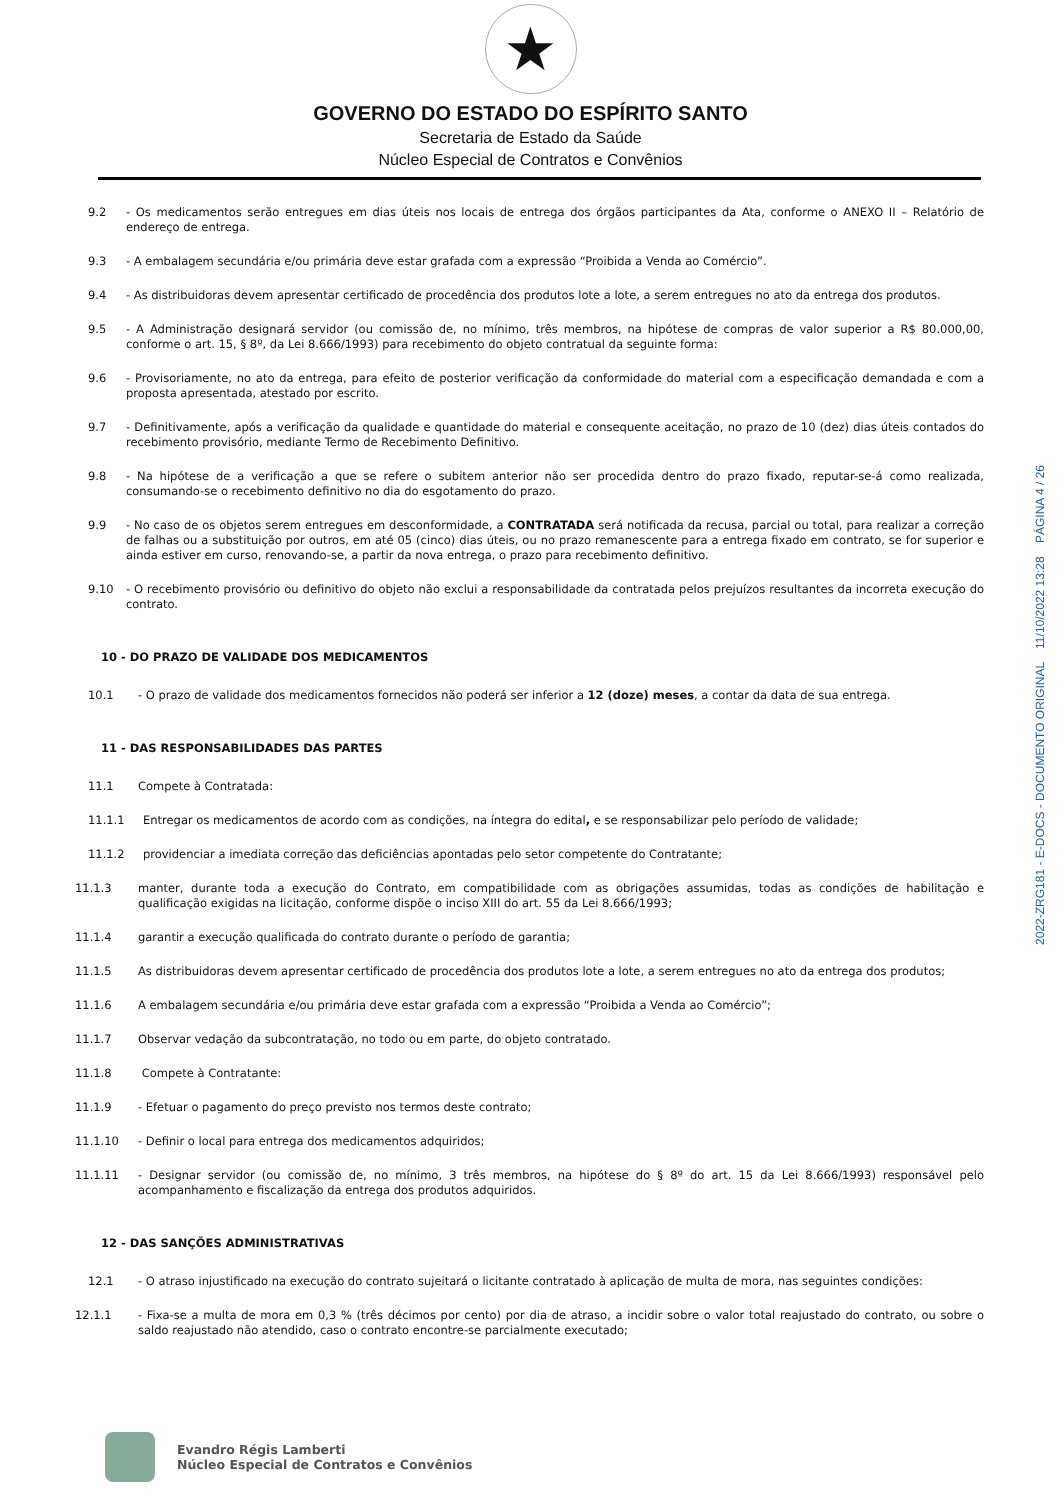★
GOVERNO DO ESTADO DO ESPÍRITO SANTO
Secretaria de Estado da Saúde
Núcleo Especial de Contratos e Convênios
9.2 - Os medicamentos serão entregues em dias úteis nos locais de entrega dos órgãos participantes da Ata, conforme o ANEXO II – Relatório de endereço de entrega.
9.3 - A embalagem secundária e/ou primária deve estar grafada com a expressão “Proibida a Venda ao Comércio”.
9.4 - As distribuidoras devem apresentar certificado de procedência dos produtos lote a lote, a serem entregues no ato da entrega dos produtos.
9.5 - A Administração designará servidor (ou comissão de, no mínimo, três membros, na hipótese de compras de valor superior a R$ 80.000,00, conforme o art. 15, § 8º, da Lei 8.666/1993) para recebimento do objeto contratual da seguinte forma:
9.6 - Provisoriamente, no ato da entrega, para efeito de posterior verificação da conformidade do material com a especificação demandada e com a proposta apresentada, atestado por escrito.
9.7 - Definitivamente, após a verificação da qualidade e quantidade do material e consequente aceitação, no prazo de 10 (dez) dias úteis contados do recebimento provisório, mediante Termo de Recebimento Definitivo.
9.8 - Na hipótese de a verificação a que se refere o subitem anterior não ser procedida dentro do prazo fixado, reputar-se-á como realizada, consumando-se o recebimento definitivo no dia do esgotamento do prazo.
9.9 - No caso de os objetos serem entregues em desconformidade, a CONTRATADA será notificada da recusa, parcial ou total, para realizar a correção de falhas ou a substituição por outros, em até 05 (cinco) dias úteis, ou no prazo remanescente para a entrega fixado em contrato, se for superior e ainda estiver em curso, renovando-se, a partir da nova entrega, o prazo para recebimento definitivo.
9.10 - O recebimento provisório ou definitivo do objeto não exclui a responsabilidade da contratada pelos prejuízos resultantes da incorreta execução do contrato.
10 - DO PRAZO DE VALIDADE DOS MEDICAMENTOS
10.1 - O prazo de validade dos medicamentos fornecidos não poderá ser inferior a 12 (doze) meses, a contar da data de sua entrega.
11 - DAS RESPONSABILIDADES DAS PARTES
11.1 Compete à Contratada:
11.1.1 Entregar os medicamentos de acordo com as condições, na íntegra do edital, e se responsabilizar pelo período de validade;
11.1.2 providenciar a imediata correção das deficiências apontadas pelo setor competente do Contratante;
11.1.3 manter, durante toda a execução do Contrato, em compatibilidade com as obrigações assumidas, todas as condições de habilitação e qualificação exigidas na licitação, conforme dispõe o inciso XIII do art. 55 da Lei 8.666/1993;
11.1.4 garantir a execução qualificada do contrato durante o período de garantia;
11.1.5 As distribuidoras devem apresentar certificado de procedência dos produtos lote a lote, a serem entregues no ato da entrega dos produtos;
11.1.6 A embalagem secundária e/ou primária deve estar grafada com a expressão “Proibida a Venda ao Comércio”;
11.1.7 Observar vedação da subcontratação, no todo ou em parte, do objeto contratado.
11.1.8 Compete à Contratante:
11.1.9 - Efetuar o pagamento do preço previsto nos termos deste contrato;
11.1.10 - Definir o local para entrega dos medicamentos adquiridos;
11.1.11 - Designar servidor (ou comissão de, no mínimo, 3 três membros, na hipótese do § 8º do art. 15 da Lei 8.666/1993) responsável pelo acompanhamento e fiscalização da entrega dos produtos adquiridos.
12 - DAS SANÇÕES ADMINISTRATIVAS
12.1 - O atraso injustificado na execução do contrato sujeitará o licitante contratado à aplicação de multa de mora, nas seguintes condições:
12.1.1 - Fixa-se a multa de mora em 0,3 % (três décimos por cento) por dia de atraso, a incidir sobre o valor total reajustado do contrato, ou sobre o saldo reajustado não atendido, caso o contrato encontre-se parcialmente executado;
2022-ZRG181 - E-DOCS - DOCUMENTO ORIGINAL 11/10/2022 13:28 PÁGINA 4 / 26
Evandro Régis Lamberti
Núcleo Especial de Contratos e Convênios